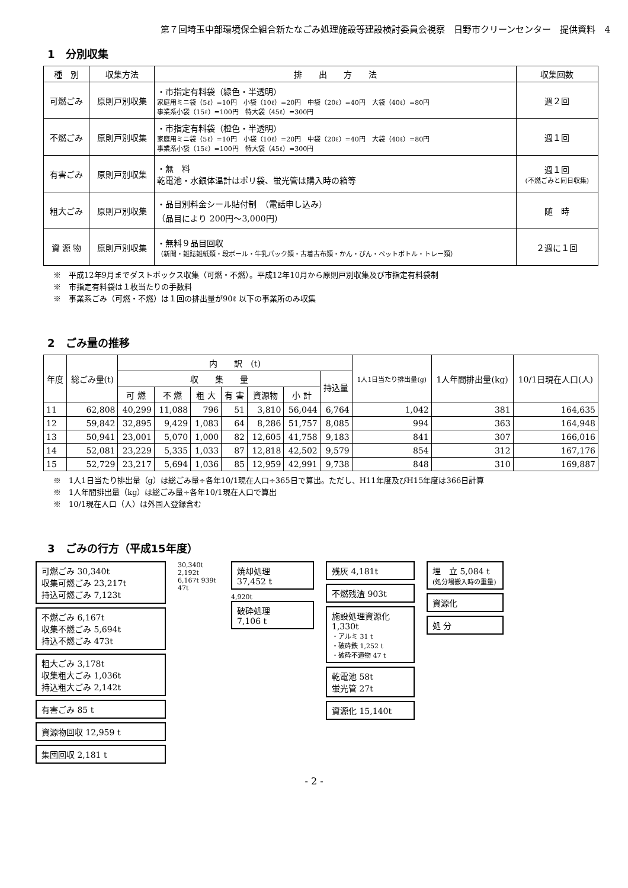第７回埼玉中部環境保全組合新たなごみ処理施設等建設検討委員会視察　日野市クリーンセンター　提供資料　4
1　分別収集
| 種 別 | 収集方法 | 排 出 方 法 | 収集回数 |
| --- | --- | --- | --- |
| 可燃ごみ | 原則戸別収集 | ・市指定有料袋（緑色・半透明） 家庭用ミニ袋（5ℓ）=10円 小袋（10ℓ）=20円 中袋（20ℓ）=40円 大袋（40ℓ）=80円 事業系小袋（15ℓ）=100円 特大袋（45ℓ）=300円 | 週２回 |
| 不燃ごみ | 原則戸別収集 | ・市指定有料袋（橙色・半透明） 家庭用ミニ袋（5ℓ）=10円 小袋（10ℓ）=20円 中袋（20ℓ）=40円 大袋（40ℓ）=80円 事業系小袋（15ℓ）=100円 特大袋（45ℓ）=300円 | 週１回 |
| 有害ごみ | 原則戸別収集 | ・無 料 乾電池・水銀体温計はポリ袋、蛍光管は購入時の箱等 | 週１回 (不燃ごみと同日収集) |
| 粗大ごみ | 原則戸別収集 | ・品目別料金シール貼付制 （電話申し込み） （品目により 200円～3,000円） | 随 時 |
| 資 源 物 | 原則戸別収集 | ・無料９品目回収 （新聞・雑誌雑紙類・段ボール・牛乳パック類・古着古布類・かん・びん・ペットボトル・トレー類） | ２週に１回 |
※　平成12年9月までダストボックス収集（可燃・不燃）。平成12年10月から原則戸別収集及び市指定有料袋制
※　市指定有料袋は１枚当たりの手数料
※　事業系ごみ（可燃・不燃）は１回の排出量が90ℓ 以下の事業所のみ収集
2　ごみ量の推移
| 年度 | 総ごみ量(t) | 内 訳 (t) | | | | | | | 1人1日当たり排出量(g) | 1人年間排出量(kg) | 10/1日現在人口(人) |
| --- | --- | --- | --- | --- | --- | --- | --- | --- | --- | --- | --- |
| | | 収 集 量 | | | | | | 持込量 | | | |
| | | 可 燃 | 不 燃 | 粗 大 | 有 害 | 資源物 | 小 計 | | | | |
| 11 | 62,808 | 40,299 | 11,088 | 796 | 51 | 3,810 | 56,044 | 6,764 | 1,042 | 381 | 164,635 |
| 12 | 59,842 | 32,895 | 9,429 | 1,083 | 64 | 8,286 | 51,757 | 8,085 | 994 | 363 | 164,948 |
| 13 | 50,941 | 23,001 | 5,070 | 1,000 | 82 | 12,605 | 41,758 | 9,183 | 841 | 307 | 166,016 |
| 14 | 52,081 | 23,229 | 5,335 | 1,033 | 87 | 12,818 | 42,502 | 9,579 | 854 | 312 | 167,176 |
| 15 | 52,729 | 23,217 | 5,694 | 1,036 | 85 | 12,959 | 42,991 | 9,738 | 848 | 310 | 169,887 |
※　1人1日当たり排出量（g）は総ごみ量÷各年10/1現在人口÷365日で算出。ただし、H11年度及びH15年度は366日計算
※　1人年間排出量（kg）は総ごみ量÷各年10/1現在人口で算出
※　10/1現在人口（人）は外国人登録含む
3　ごみの行方（平成15年度）
可燃ごみ 30,340t
収集可燃ごみ 23,217t
持込可燃ごみ 7,123t
不燃ごみ 6,167t
収集不燃ごみ 5,694t
持込不燃ごみ 473t
粗大ごみ 3,178t
収集粗大ごみ 1,036t
持込粗大ごみ 2,142t
有害ごみ 85 t
資源物回収 12,959 t
集団回収 2,181 t
30,340t 2,192t 6,167t 939t 47t
焼却処理
37,452 t
4,920t
破砕処理
7,106 t
残灰 4,181t
不燃残渣 903t
施設処理資源化 1,330t
・アルミ 31 t
・破砕鉄 1,252 t
・破砕不適物 47 t
乾電池 58t
蛍光管 27t
資源化 15,140t
埋　立 5,084 t
(処分場搬入時の重量)
資源化
処 分
- 2 -